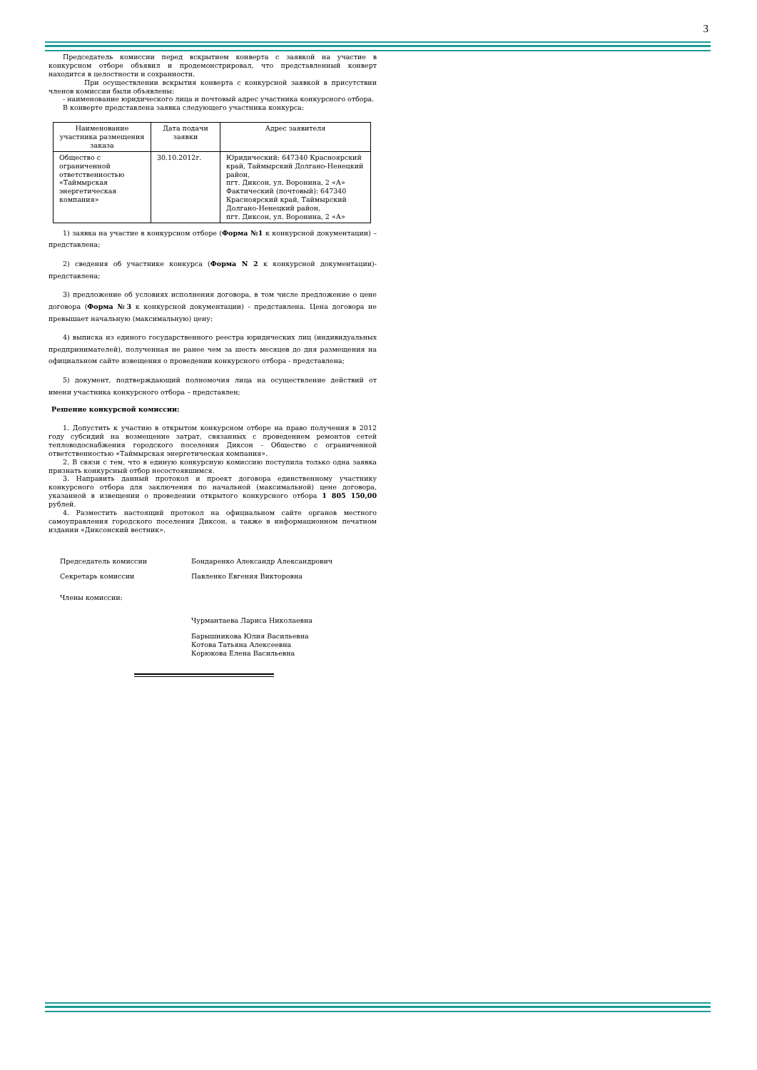3
Председатель комиссии перед вскрытием конверта с заявкой на участие в конкурсном отборе объявил и продемонстрировал, что представленный конверт находится в целостности и сохранности.
При осуществлении вскрытия конверта с конкурсной заявкой в присутствии членов комиссии были объявлены:
- наименование юридического лица и почтовый адрес участника конкурсного отбора.
В конверте представлена заявка следующего участника конкурса:
| Наименование участника размещения заказа | Дата подачи заявки | Адрес заявителя |
| Общество с ограниченной ответственностью «Таймырская энергетическая компания» | 30.10.2012г. | Юридический: 647340 Красноярский край, Таймырский Долгано-Ненецкий район, пгт. Диксон, ул. Воронина, 2 «А» Фактический (почтовый): 647340 Красноярский край, Таймырский Долгано-Ненецкий район, пгт. Диксон, ул. Воронина, 2 «А» |
1) заявка на участие в конкурсном отборе (Форма №1 к конкурсной документации) – представлена;
2) сведения об участнике конкурса (Форма N 2 к конкурсной документации)- представлена;
3) предложение об условиях исполнения договора, в том числе предложение о цене договора (Форма №3 к конкурсной документации) - представлена. Цена договора не превышает начальную (максимальную) цену;
4) выписка из единого государственного реестра юридических лиц (индивидуальных предпринимателей), полученная не ранее чем за шесть месяцев до дня размещения на официальном сайте извещения о проведении конкурсного отбора - представлена;
5) документ, подтверждающий полномочия лица на осуществление действий от имени участника конкурсного отбора – представлен;
Решение конкурсной комиссии:
1. Допустить к участию в открытом конкурсном отборе на право получения в 2012 году субсидий на возмещение затрат, связанных с проведением ремонтов сетей тепловодоснабжения городского поселения Диксон - Общество с ограниченной ответственностью «Таймырская энергетическая компания».
2. В связи с тем, что в единую конкурсную комиссию поступила только одна заявка признать конкурсный отбор несостоявшимся.
3. Направить данный протокол и проект договора единственному участнику конкурсного отбора для заключения по начальной (максимальной) цене договора, указанной в извещении о проведении открытого конкурсного отбора 1 805 150,00 рублей.
4. Разместить настоящий протокол на официальном сайте органов местного самоуправления городского поселения Диксон, а также в информационном печатном издании «Диксонский вестник».
Председатель комиссии Бондаренко Александр Александрович
Секретарь комиссии Павленко Евгения Викторовна
Члены комиссии:
Чурмантаева Лариса Николаевна
Барышникова Юлия Васильевна
Котова Татьяна Алексеевна
Корюкова Елена Васильевна